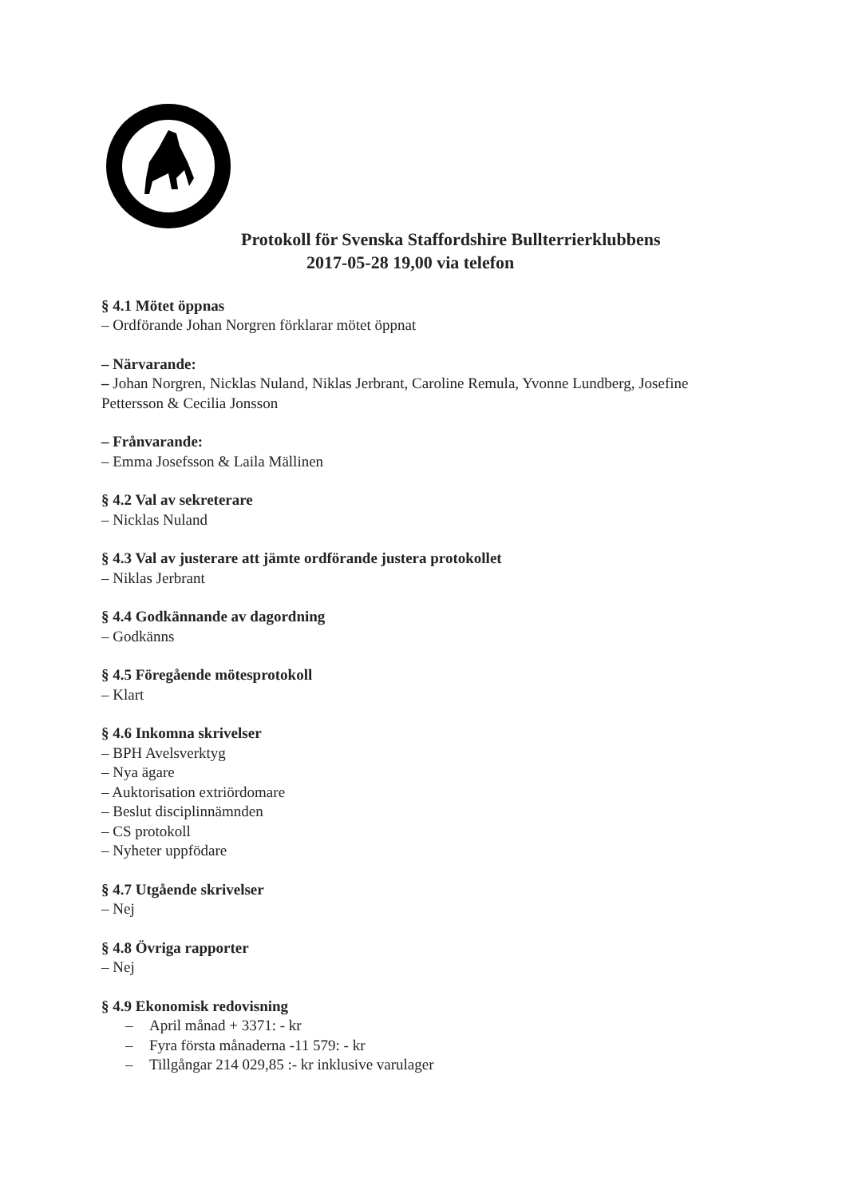Protokoll för Svenska Staffordshire Bullterrierklubbens
2017-05-28 19,00 via telefon
§ 4.1 Mötet öppnas
– Ordförande Johan Norgren förklarar mötet öppnat
– Närvarande:
– Johan Norgren, Nicklas Nuland, Niklas Jerbrant, Caroline Remula, Yvonne Lundberg, Josefine Pettersson & Cecilia Jonsson
– Frånvarande:
– Emma Josefsson & Laila Mällinen
§ 4.2 Val av sekreterare
– Nicklas Nuland
§ 4.3 Val av justerare att jämte ordförande justera protokollet
– Niklas Jerbrant
§ 4.4 Godkännande av dagordning
– Godkänns
§ 4.5 Föregående mötesprotokoll
– Klart
§ 4.6 Inkomna skrivelser
– BPH Avelsverktyg
– Nya ägare
– Auktorisation extriördomare
– Beslut disciplinnämnden
– CS protokoll
– Nyheter uppfödare
§ 4.7 Utgående skrivelser
– Nej
§ 4.8 Övriga rapporter
– Nej
§ 4.9 Ekonomisk redovisning
– April månad + 3371: - kr
– Fyra första månaderna -11 579: - kr
– Tillgångar 214 029,85 :- kr inklusive varulager